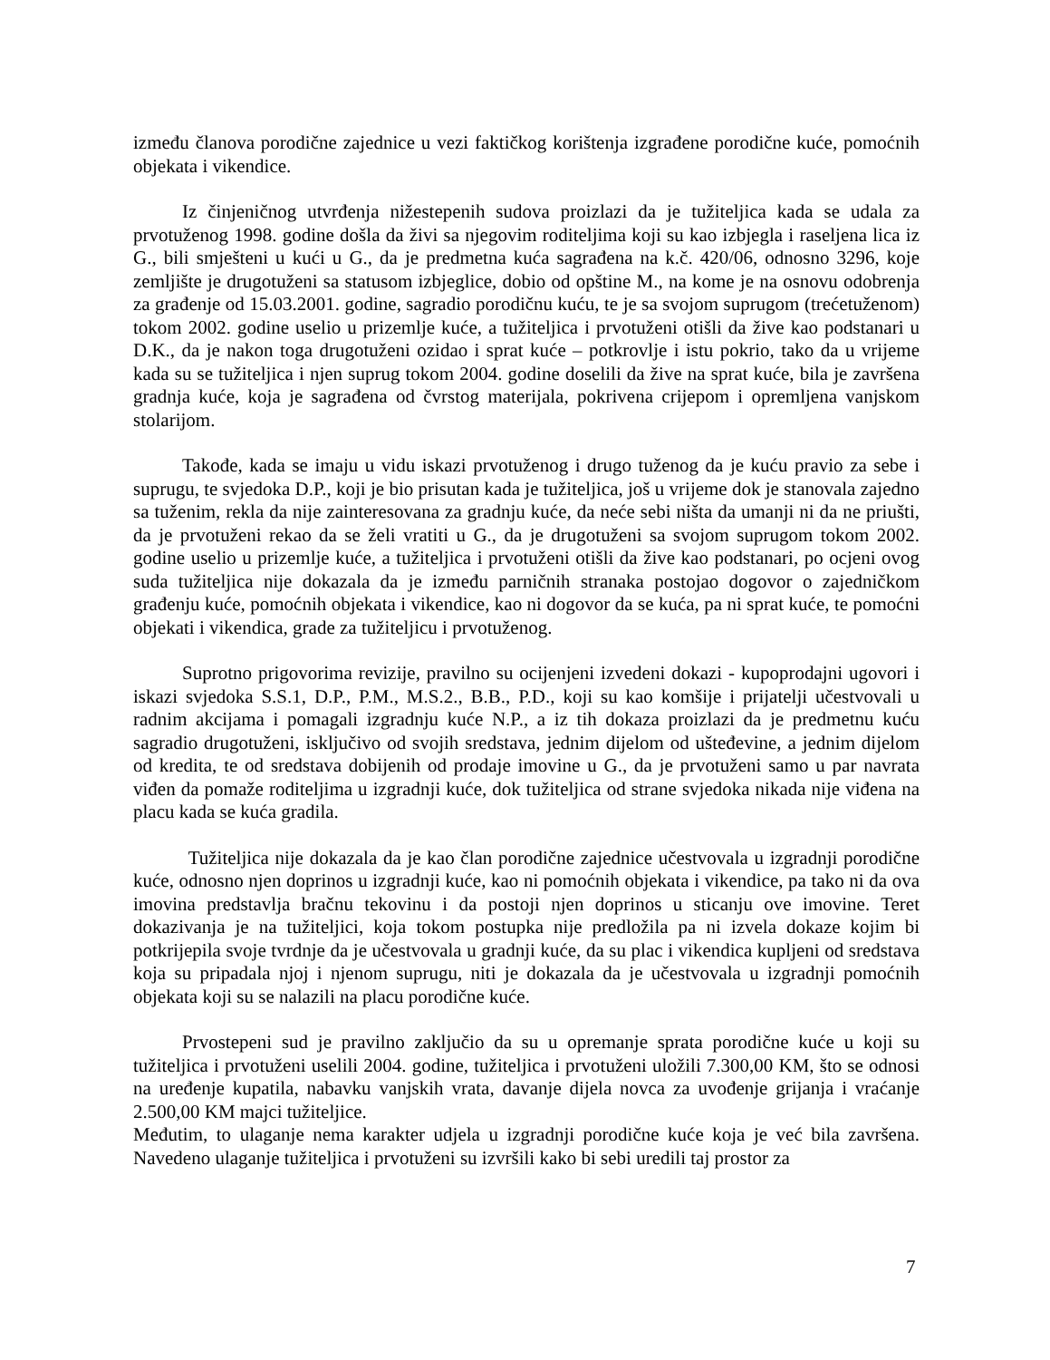između članova porodične zajednice u vezi faktičkog korištenja izgrađene porodične kuće, pomoćnih objekata i vikendice.
Iz činjeničnog utvrđenja nižestepenih sudova proizlazi da je tužiteljica kada se udala za prvotuženog 1998. godine došla da živi sa njegovim roditeljima koji su kao izbjegla i raseljena lica iz G., bili smješteni u kući u G., da je predmetna kuća sagrađena na k.č. 420/06, odnosno 3296, koje zemljište je drugotuženi sa statusom izbjeglice, dobio od opštine M., na kome je na osnovu odobrenja za građenje od 15.03.2001. godine, sagradio porodičnu kuću, te je sa svojom suprugom (trećetuženom) tokom 2002. godine uselio u prizemlje kuće, a tužiteljica i prvotuženi otišli da žive kao podstanari u D.K., da je nakon toga drugotuženi ozidao i sprat kuće – potkrovlje i istu pokrio, tako da u vrijeme kada su se tužiteljica i njen suprug tokom 2004. godine doselili da žive na sprat kuće, bila je završena gradnja kuće, koja je sagrađena od čvrstog materijala, pokrivena crijepom i opremljena vanjskom stolarijom.
Takođe, kada se imaju u vidu iskazi prvotuženog i drugo tuženog da je kuću pravio za sebe i suprugu, te svjedoka D.P., koji je bio prisutan kada je tužiteljica, još u vrijeme dok je stanovala zajedno sa tuženim, rekla da nije zainteresovana za gradnju kuće, da neće sebi ništa da umanji ni da ne priušti, da je prvotuženi rekao da se želi vratiti u G., da je drugotuženi sa svojom suprugom tokom 2002. godine uselio u prizemlje kuće, a tužiteljica i prvotuženi otišli da žive kao podstanari, po ocjeni ovog suda tužiteljica nije dokazala da je između parničnih stranaka postojao dogovor o zajedničkom građenju kuće, pomoćnih objekata i vikendice, kao ni dogovor da se kuća, pa ni sprat kuće, te pomoćni objekati i vikendica, grade za tužiteljicu i prvotuženog.
Suprotno prigovorima revizije, pravilno su ocijenjeni izvedeni dokazi - kupoprodajni ugovori i iskazi svjedoka S.S.1, D.P., P.M., M.S.2., B.B., P.D., koji su kao komšije i prijatelji učestvovali u radnim akcijama i pomagali izgradnju kuće N.P., a iz tih dokaza proizlazi da je predmetnu kuću sagradio drugotuženi, isključivo od svojih sredstava, jednim dijelom od ušteđevine, a jednim dijelom od kredita, te od sredstava dobijenih od prodaje imovine u G., da je prvotuženi samo u par navrata viđen da pomaže roditeljima u izgradnji kuće, dok tužiteljica od strane svjedoka nikada nije viđena na placu kada se kuća gradila.
Tužiteljica nije dokazala da je kao član porodične zajednice učestvovala u izgradnji porodične kuće, odnosno njen doprinos u izgradnji kuće, kao ni pomoćnih objekata i vikendice, pa tako ni da ova imovina predstavlja bračnu tekovinu i da postoji njen doprinos u sticanju ove imovine. Teret dokazivanja je na tužiteljici, koja tokom postupka nije predložila pa ni izvela dokaze kojim bi potkrijepila svoje tvrdnje da je učestvovala u gradnji kuće, da su plac i vikendica kupljeni od sredstava koja su pripadala njoj i njenom suprugu, niti je dokazala da je učestvovala u izgradnji pomoćnih objekata koji su se nalazili na placu porodične kuće.
Prvostepeni sud je pravilno zaključio da su u opremanje sprata porodične kuće u koji su tužiteljica i prvotuženi uselili 2004. godine, tužiteljica i prvotuženi uložili 7.300,00 KM, što se odnosi na uređenje kupatila, nabavku vanjskih vrata, davanje dijela novca za uvođenje grijanja i vraćanje 2.500,00 KM majci tužiteljice.
Međutim, to ulaganje nema karakter udjela u izgradnji porodične kuće koja je već bila završena. Navedeno ulaganje tužiteljica i prvotuženi su izvršili kako bi sebi uredili taj prostor za
7